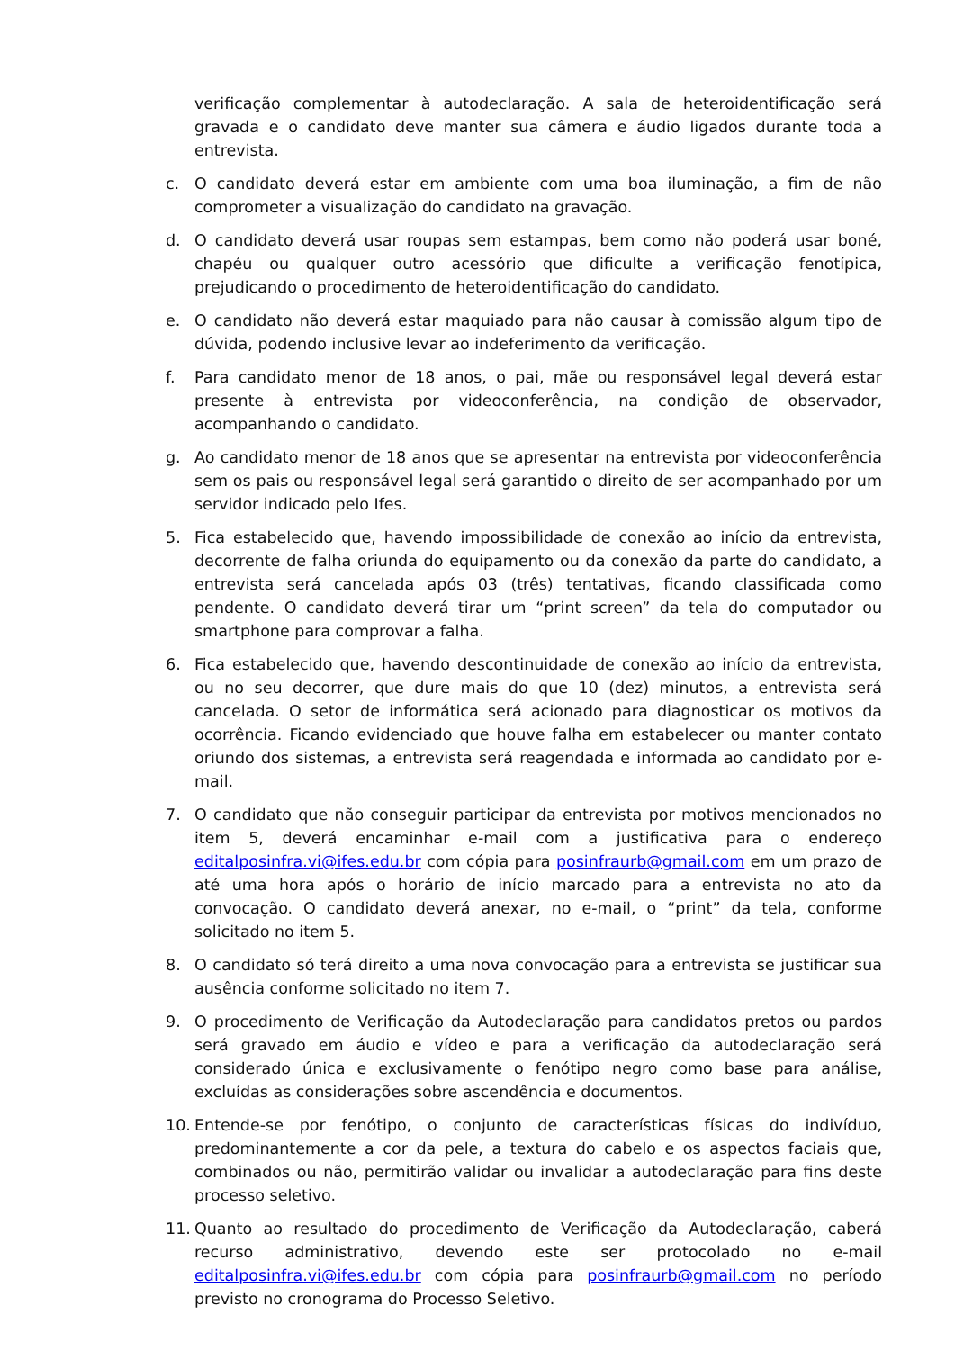verificação complementar à autodeclaração. A sala de heteroidentificação será gravada e o candidato deve manter sua câmera e áudio ligados durante toda a entrevista.
c. O candidato deverá estar em ambiente com uma boa iluminação, a fim de não comprometer a visualização do candidato na gravação.
d. O candidato deverá usar roupas sem estampas, bem como não poderá usar boné, chapéu ou qualquer outro acessório que dificulte a verificação fenotípica, prejudicando o procedimento de heteroidentificação do candidato.
e. O candidato não deverá estar maquiado para não causar à comissão algum tipo de dúvida, podendo inclusive levar ao indeferimento da verificação.
f. Para candidato menor de 18 anos, o pai, mãe ou responsável legal deverá estar presente à entrevista por videoconferência, na condição de observador, acompanhando o candidato.
g. Ao candidato menor de 18 anos que se apresentar na entrevista por videoconferência sem os pais ou responsável legal será garantido o direito de ser acompanhado por um servidor indicado pelo Ifes.
5. Fica estabelecido que, havendo impossibilidade de conexão ao início da entrevista, decorrente de falha oriunda do equipamento ou da conexão da parte do candidato, a entrevista será cancelada após 03 (três) tentativas, ficando classificada como pendente. O candidato deverá tirar um “print screen” da tela do computador ou smartphone para comprovar a falha.
6. Fica estabelecido que, havendo descontinuidade de conexão ao início da entrevista, ou no seu decorrer, que dure mais do que 10 (dez) minutos, a entrevista será cancelada. O setor de informática será acionado para diagnosticar os motivos da ocorrência. Ficando evidenciado que houve falha em estabelecer ou manter contato oriundo dos sistemas, a entrevista será reagendada e informada ao candidato por e-mail.
7. O candidato que não conseguir participar da entrevista por motivos mencionados no item 5, deverá encaminhar e-mail com a justificativa para o endereço editalposinfra.vi@ifes.edu.br com cópia para posinfraurb@gmail.com em um prazo de até uma hora após o horário de início marcado para a entrevista no ato da convocação. O candidato deverá anexar, no e-mail, o “print” da tela, conforme solicitado no item 5.
8. O candidato só terá direito a uma nova convocação para a entrevista se justificar sua ausência conforme solicitado no item 7.
9. O procedimento de Verificação da Autodeclaração para candidatos pretos ou pardos será gravado em áudio e vídeo e para a verificação da autodeclaração será considerado única e exclusivamente o fenótipo negro como base para análise, excluídas as considerações sobre ascendência e documentos.
10. Entende-se por fenótipo, o conjunto de características físicas do indivíduo, predominantemente a cor da pele, a textura do cabelo e os aspectos faciais que, combinados ou não, permitirão validar ou invalidar a autodeclaração para fins deste processo seletivo.
11. Quanto ao resultado do procedimento de Verificação da Autodeclaração, caberá recurso administrativo, devendo este ser protocolado no e-mail editalposinfra.vi@ifes.edu.br com cópia para posinfraurb@gmail.com no período previsto no cronograma do Processo Seletivo.